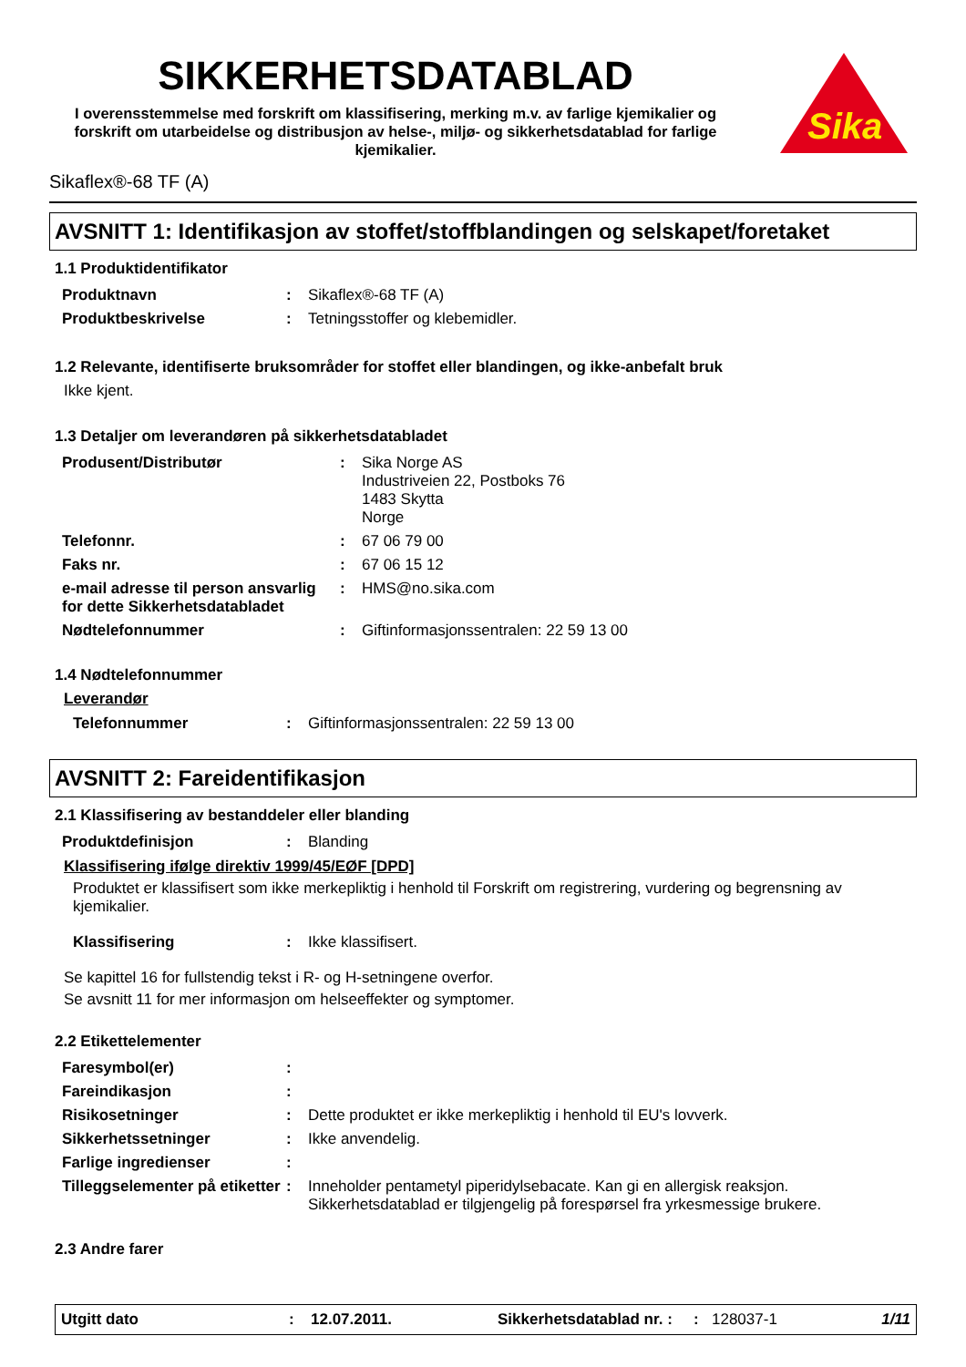SIKKERHETSDATABLAD
I overensstemmelse med forskrift om klassifisering, merking m.v. av farlige kjemikalier og forskrift om utarbeidelse og distribusjon av helse-, miljø- og sikkerhetsdatablad for farlige kjemikalier.
Sika
Sikaflex®-68 TF (A)
AVSNITT 1: Identifikasjon av stoffet/stoffblandingen og selskapet/foretaket
1.1 Produktidentifikator
| Produktnavn | : | Sikaflex®-68 TF (A) |
| Produktbeskrivelse | : | Tetningsstoffer og klebemidler. |
1.2 Relevante, identifiserte bruksområder for stoffet eller blandingen, og ikke-anbefalt bruk
Ikke kjent.
1.3 Detaljer om leverandøren på sikkerhetsdatabladet
| Produsent/Distributør | : | Sika Norge AS Industriveien 22, Postboks 76 1483 Skytta Norge |
| Telefonnr. | : | 67 06 79 00 |
| Faks nr. | : | 67 06 15 12 |
| e-mail adresse til person ansvarlig for dette Sikkerhetsdatabladet | : | HMS@no.sika.com |
| Nødtelefonnummer | : | Giftinformasjonssentralen: 22 59 13 00 |
1.4 Nødtelefonnummer
Leverandør
| Telefonnummer | : | Giftinformasjonssentralen: 22 59 13 00 |
AVSNITT 2: Fareidentifikasjon
2.1 Klassifisering av bestanddeler eller blanding
| Produktdefinisjon | : | Blanding |
Klassifisering ifølge direktiv 1999/45/EØF [DPD]
Produktet er klassifisert som ikke merkepliktig i henhold til Forskrift om registrering, vurdering og begrensning av kjemikalier.
| Klassifisering | : | Ikke klassifisert. |
Se kapittel 16 for fullstendig tekst i R- og H-setningene overfor.
Se avsnitt 11 for mer informasjon om helseeffekter og symptomer.
2.2 Etikettelementer
| Faresymbol(er) | : | |
| Fareindikasjon | : | |
| Risikosetninger | : | Dette produktet er ikke merkepliktig i henhold til EU's lovverk. |
| Sikkerhetssetninger | : | Ikke anvendelig. |
| Farlige ingredienser | : | |
| Tilleggselementer på etiketter | : | Inneholder pentametyl piperidylsebacate. Kan gi en allergisk reaksjon. Sikkerhetsdatablad er tilgjengelig på forespørsel fra yrkesmessige brukere. |
2.3 Andre farer
Utgitt dato: 12.07.2011. Sikkerhetsdatablad nr. :: 128037-1 1/11